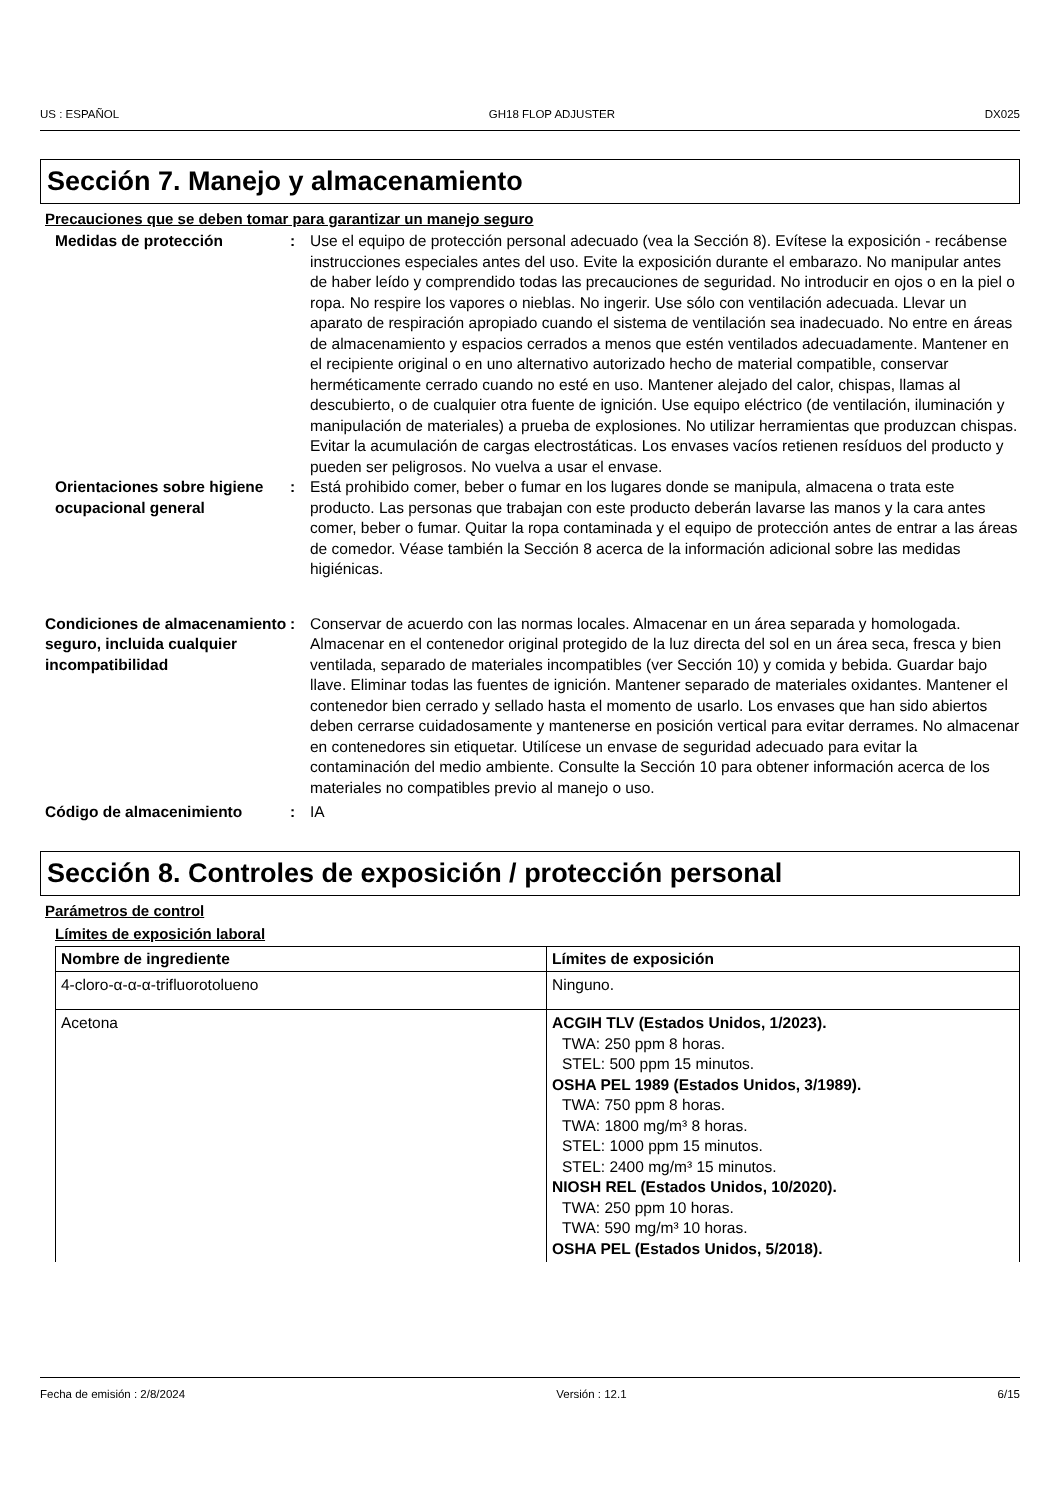US : ESPAÑOL GH18 FLOP ADJUSTER DX025
Sección 7. Manejo y almacenamiento
Precauciones que se deben tomar para garantizar un manejo seguro
Medidas de protección : Use el equipo de protección personal adecuado (vea la Sección 8). Evítese la exposición - recábense instrucciones especiales antes del uso. Evite la exposición durante el embarazo. No manipular antes de haber leído y comprendido todas las precauciones de seguridad. No introducir en ojos o en la piel o ropa. No respire los vapores o nieblas. No ingerir. Use sólo con ventilación adecuada. Llevar un aparato de respiración apropiado cuando el sistema de ventilación sea inadecuado. No entre en áreas de almacenamiento y espacios cerrados a menos que estén ventilados adecuadamente. Mantener en el recipiente original o en uno alternativo autorizado hecho de material compatible, conservar herméticamente cerrado cuando no esté en uso. Mantener alejado del calor, chispas, llamas al descubierto, o de cualquier otra fuente de ignición. Use equipo eléctrico (de ventilación, iluminación y manipulación de materiales) a prueba de explosiones. No utilizar herramientas que produzcan chispas. Evitar la acumulación de cargas electrostáticas. Los envases vacíos retienen resíduos del producto y pueden ser peligrosos. No vuelva a usar el envase.
Orientaciones sobre higiene ocupacional general
: Está prohibido comer, beber o fumar en los lugares donde se manipula, almacena o trata este producto. Las personas que trabajan con este producto deberán lavarse las manos y la cara antes comer, beber o fumar. Quitar la ropa contaminada y el equipo de protección antes de entrar a las áreas de comedor. Véase también la Sección 8 acerca de la información adicional sobre las medidas higiénicas.
Condiciones de almacenamiento seguro, incluida cualquier incompatibilidad
: Conservar de acuerdo con las normas locales. Almacenar en un área separada y homologada. Almacenar en el contenedor original protegido de la luz directa del sol en un área seca, fresca y bien ventilada, separado de materiales incompatibles (ver Sección 10) y comida y bebida. Guardar bajo llave. Eliminar todas las fuentes de ignición. Mantener separado de materiales oxidantes. Mantener el contenedor bien cerrado y sellado hasta el momento de usarlo. Los envases que han sido abiertos deben cerrarse cuidadosamente y mantenerse en posición vertical para evitar derrames. No almacenar en contenedores sin etiquetar. Utilícese un envase de seguridad adecuado para evitar la contaminación del medio ambiente. Consulte la Sección 10 para obtener información acerca de los materiales no compatibles previo al manejo o uso.
Código de almacenimiento : IA
Sección 8. Controles de exposición / protección personal
Parámetros de control
Límites de exposición laboral
| Nombre de ingrediente | Límites de exposición |
| --- | --- |
| 4-cloro-α-α-α-trifluorotolueno | Ninguno. |
| Acetona | ACGIH TLV (Estados Unidos, 1/2023). TWA: 250 ppm 8 horas. STEL: 500 ppm 15 minutos. OSHA PEL 1989 (Estados Unidos, 3/1989). TWA: 750 ppm 8 horas. TWA: 1800 mg/m³ 8 horas. STEL: 1000 ppm 15 minutos. STEL: 2400 mg/m³ 15 minutos. NIOSH REL (Estados Unidos, 10/2020). TWA: 250 ppm 10 horas. TWA: 590 mg/m³ 10 horas. OSHA PEL (Estados Unidos, 5/2018). |
Fecha de emisión : 2/8/2024 Versión : 12.1 6/15